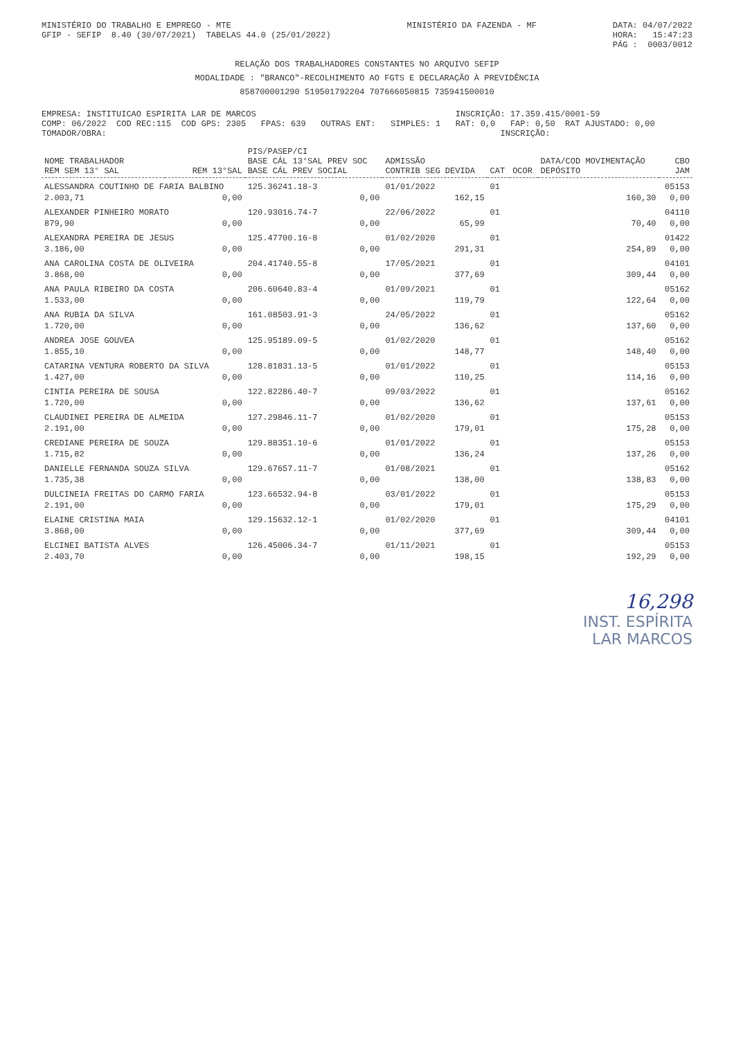MINISTÉRIO DO TRABALHO E EMPREGO - MTE GFIP - SEFIP 8.40 (30/07/2021) TABELAS 44.0 (25/01/2022)
MINISTÉRIO DA FAZENDA - MF
DATA: 04/07/2022 HORA: 15:47:23 PÁG : 0003/0012
RELAÇÃO DOS TRABALHADORES CONSTANTES NO ARQUIVO SEFIP
MODALIDADE : "BRANCO"-RECOLHIMENTO AO FGTS E DECLARAÇÃO À PREVIDÊNCIA
858700001290 519501792204 707666050815 735941500010
EMPRESA: INSTITUICAO ESPIRITA LAR DE MARCOS INSCRIÇÃO: 17.359.415/0001-59 COMP: 06/2022 COD REC:115 COD GPS: 2305 FPAS: 639 OUTRAS ENT: SIMPLES: 1 RAT: 0,0 FAP: 0,50 RAT AJUSTADO: 0,00 TOMADOR/OBRA: INSCRIÇÃO:
| NOME TRABALHADOR REM SEM 13° SAL | REM 13°SAL | PIS/PASEP/CI BASE CÁL 13°SAL PREV SOC BASE CÁL PREV SOCIAL | ADMISSÃO CONTRIB SEG DEVIDA | CAT | OCOR | DATA/COD MOVIMENTAÇÃO DEPÓSITO | CBO JAM |
| --- | --- | --- | --- | --- | --- | --- | --- |
| ALESSANDRA COUTINHO DE FARIA BALBINO | | 125.36241.18-3 | 01/01/2022 | 01 | | | 05153 |
| 2.003,71 | 0,00 | 0,00 | 162,15 | | | 160,30 | 0,00 |
| ALEXANDER PINHEIRO MORATO | | 120.93016.74-7 | 22/06/2022 | 01 | | | 04110 |
| 879,90 | 0,00 | 0,00 | 65,99 | | | 70,40 | 0,00 |
| ALEXANDRA PEREIRA DE JESUS | | 125.47700.16-8 | 01/02/2020 | 01 | | | 01422 |
| 3.186,00 | 0,00 | 0,00 | 291,31 | | | 254,89 | 0,00 |
| ANA CAROLINA COSTA DE OLIVEIRA | | 204.41740.55-8 | 17/05/2021 | 01 | | | 04101 |
| 3.868,00 | 0,00 | 0,00 | 377,69 | | | 309,44 | 0,00 |
| ANA PAULA RIBEIRO DA COSTA | | 206.60640.83-4 | 01/09/2021 | 01 | | | 05162 |
| 1.533,00 | 0,00 | 0,00 | 119,79 | | | 122,64 | 0,00 |
| ANA RUBIA DA SILVA | | 161.08503.91-3 | 24/05/2022 | 01 | | | 05162 |
| 1.720,00 | 0,00 | 0,00 | 136,62 | | | 137,60 | 0,00 |
| ANDREA JOSE GOUVEA | | 125.95189.09-5 | 01/02/2020 | 01 | | | 05162 |
| 1.855,10 | 0,00 | 0,00 | 148,77 | | | 148,40 | 0,00 |
| CATARINA VENTURA ROBERTO DA SILVA | | 128.81831.13-5 | 01/01/2022 | 01 | | | 05153 |
| 1.427,00 | 0,00 | 0,00 | 110,25 | | | 114,16 | 0,00 |
| CINTIA PEREIRA DE SOUSA | | 122.82286.40-7 | 09/03/2022 | 01 | | | 05162 |
| 1.720,00 | 0,00 | 0,00 | 136,62 | | | 137,61 | 0,00 |
| CLAUDINEI PEREIRA DE ALMEIDA | | 127.29846.11-7 | 01/02/2020 | 01 | | | 05153 |
| 2.191,00 | 0,00 | 0,00 | 179,01 | | | 175,28 | 0,00 |
| CREDIANE PEREIRA DE SOUZA | | 129.88351.10-6 | 01/01/2022 | 01 | | | 05153 |
| 1.715,82 | 0,00 | 0,00 | 136,24 | | | 137,26 | 0,00 |
| DANIELLE FERNANDA SOUZA SILVA | | 129.67657.11-7 | 01/08/2021 | 01 | | | 05162 |
| 1.735,38 | 0,00 | 0,00 | 138,00 | | | 138,83 | 0,00 |
| DULCINEIA FREITAS DO CARMO FARIA | | 123.66532.94-8 | 03/01/2022 | 01 | | | 05153 |
| 2.191,00 | 0,00 | 0,00 | 179,01 | | | 175,29 | 0,00 |
| ELAINE CRISTINA MAIA | | 129.15632.12-1 | 01/02/2020 | 01 | | | 04101 |
| 3.868,00 | 0,00 | 0,00 | 377,69 | | | 309,44 | 0,00 |
| ELCINEI BATISTA ALVES | | 126.45006.34-7 | 01/11/2021 | 01 | | | 05153 |
| 2.403,70 | 0,00 | 0,00 | 198,15 | | | 192,29 | 0,00 |
16,298
INST. ESPÍRITA
LAR MARCOS